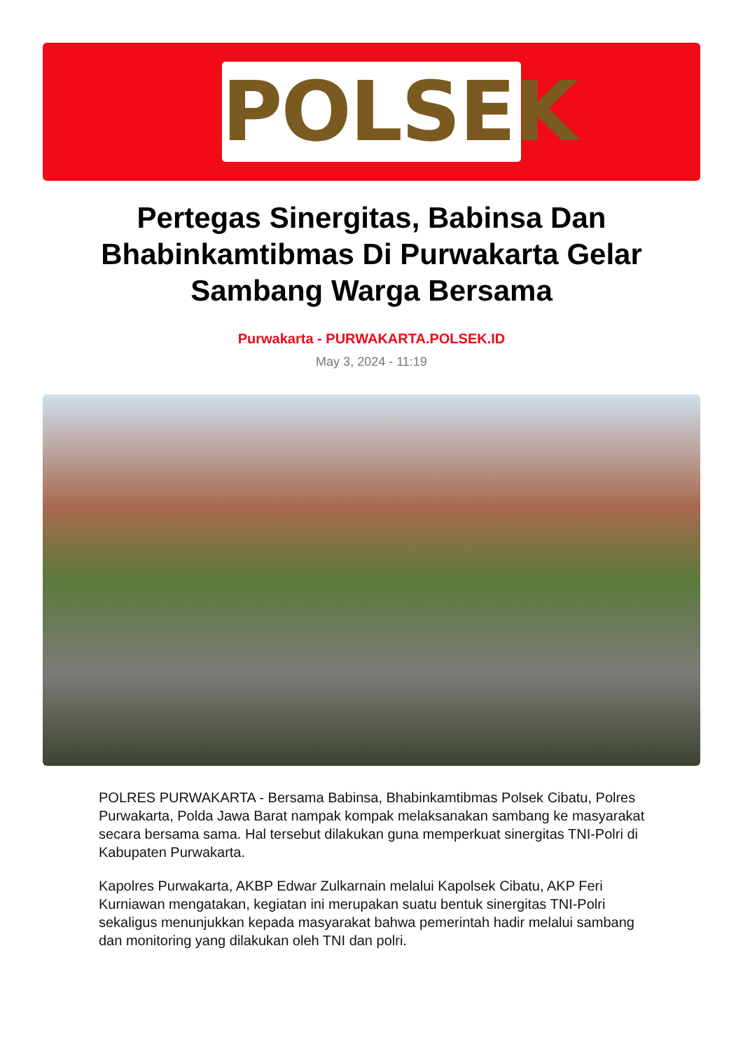POLSEK
Pertegas Sinergitas, Babinsa Dan Bhabinkamtibmas Di Purwakarta Gelar Sambang Warga Bersama
Purwakarta - PURWAKARTA.POLSEK.ID
May 3, 2024 - 11:19
POLRES PURWAKARTA - Bersama Babinsa, Bhabinkamtibmas Polsek Cibatu, Polres Purwakarta, Polda Jawa Barat nampak kompak melaksanakan sambang ke masyarakat secara bersama sama. Hal tersebut dilakukan guna memperkuat sinergitas TNI-Polri di Kabupaten Purwakarta.
Kapolres Purwakarta, AKBP Edwar Zulkarnain melalui Kapolsek Cibatu, AKP Feri Kurniawan mengatakan, kegiatan ini merupakan suatu bentuk sinergitas TNI-Polri sekaligus menunjukkan kepada masyarakat bahwa pemerintah hadir melalui sambang dan monitoring yang dilakukan oleh TNI dan polri.